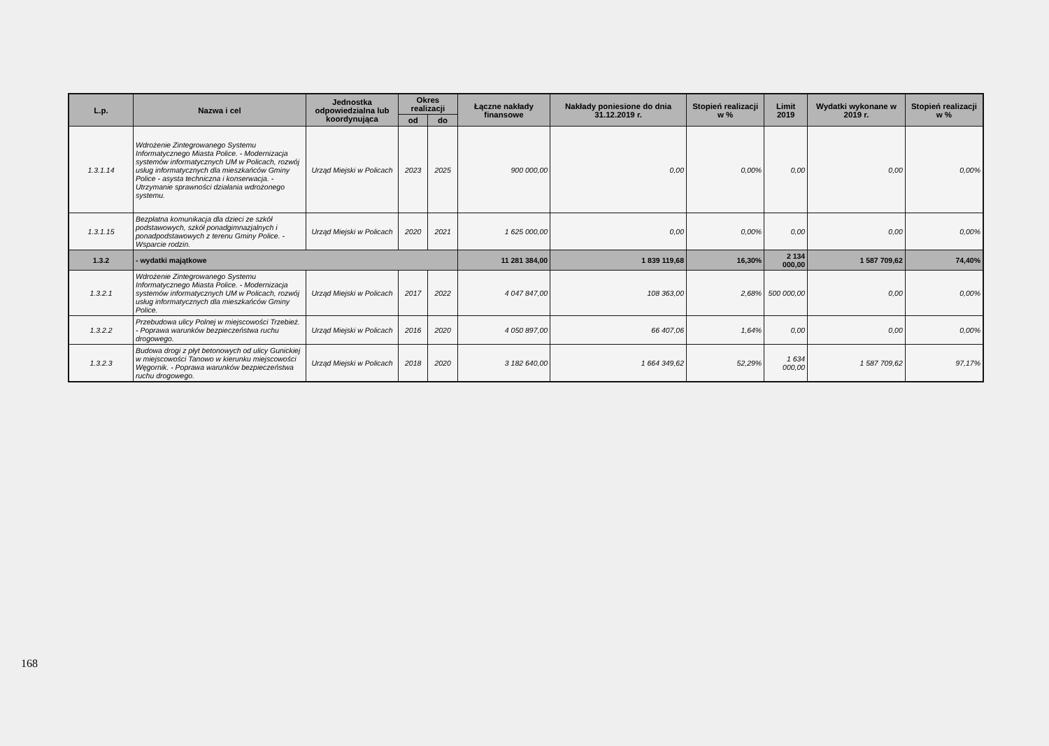| L.p. | Nazwa i cel | Jednostka odpowiedzialna lub koordynująca | Okres realizacji | | Łączne nakłady finansowe | Nakłady poniesione do dnia 31.12.2019 r. | Stopień realizacji w % | Limit 2019 | Wydatki wykonane w 2019 r. | Stopień realizacji w % |
| --- | --- | --- | --- | --- | --- | --- | --- | --- | --- | --- |
| | | | od | do | | | | | | |
| 1.3.1.14 | Wdrożenie Zintegrowanego Systemu Informatycznego Miasta Police. - Modernizacja systemów informatycznych UM w Policach, rozwój usług informatycznych dla mieszkańców Gminy Police - asysta techniczna i konserwacja. - Utrzymanie sprawności działania wdrożonego systemu. | Urząd Miejski w Policach | 2023 | 2025 | 900 000,00 | 0,00 | 0,00% | 0,00 | 0,00 | 0,00% |
| 1.3.1.15 | Bezpłatna komunikacja dla dzieci ze szkół podstawowych, szkół ponadgimnazjalnych i ponadpodstawowych z terenu Gminy Police. - Wsparcie rodzin. | Urząd Miejski w Policach | 2020 | 2021 | 1 625 000,00 | 0,00 | 0,00% | 0,00 | 0,00 | 0,00% |
| 1.3.2 | - wydatki majątkowe | | | | 11 281 384,00 | 1 839 119,68 | 16,30% | 2 134 000,00 | 1 587 709,62 | 74,40% |
| 1.3.2.1 | Wdrożenie Zintegrowanego Systemu Informatycznego Miasta Police. - Modernizacja systemów informatycznych UM w Policach, rozwój usług informatycznych dla mieszkańców Gminy Police. | Urząd Miejski w Policach | 2017 | 2022 | 4 047 847,00 | 108 363,00 | 2,68% | 500 000,00 | 0,00 | 0,00% |
| 1.3.2.2 | Przebudowa ulicy Polnej w miejscowości Trzebież. - Poprawa warunków bezpieczeństwa ruchu drogowego. | Urząd Miejski w Policach | 2016 | 2020 | 4 050 897,00 | 66 407,06 | 1,64% | 0,00 | 0,00 | 0,00% |
| 1.3.2.3 | Budowa drogi z płyt betonowych od ulicy Gunickiej w miejscowości Tanowo w kierunku miejscowości Węgornik. - Poprawa warunków bezpieczeństwa ruchu drogowego. | Urząd Miejski w Policach | 2018 | 2020 | 3 182 640,00 | 1 664 349,62 | 52,29% | 1 634 000,00 | 1 587 709,62 | 97,17% |
168